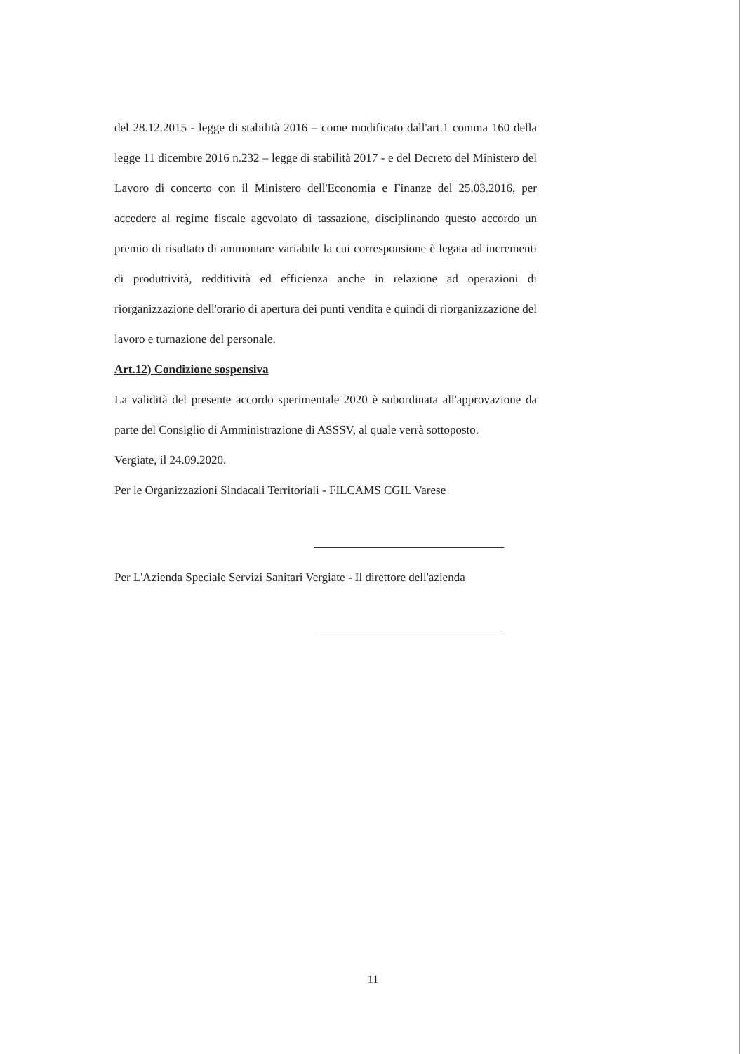del 28.12.2015 - legge di stabilità 2016 – come modificato dall'art.1 comma 160 della legge 11 dicembre 2016 n.232 – legge di stabilità 2017 - e del Decreto del Ministero del Lavoro di concerto con il Ministero dell'Economia e Finanze del 25.03.2016, per accedere al regime fiscale agevolato di tassazione, disciplinando questo accordo un premio di risultato di ammontare variabile la cui corresponsione è legata ad incrementi di produttività, redditività ed efficienza anche in relazione ad operazioni di riorganizzazione dell'orario di apertura dei punti vendita e quindi di riorganizzazione del lavoro e turnazione del personale.
Art.12) Condizione sospensiva
La validità del presente accordo sperimentale 2020 è subordinata all'approvazione da parte del Consiglio di Amministrazione di ASSSV, al quale verrà sottoposto.
Vergiate, il 24.09.2020.
Per le Organizzazioni Sindacali Territoriali - FILCAMS CGIL Varese
Per L'Azienda Speciale Servizi Sanitari Vergiate - Il direttore dell'azienda
11